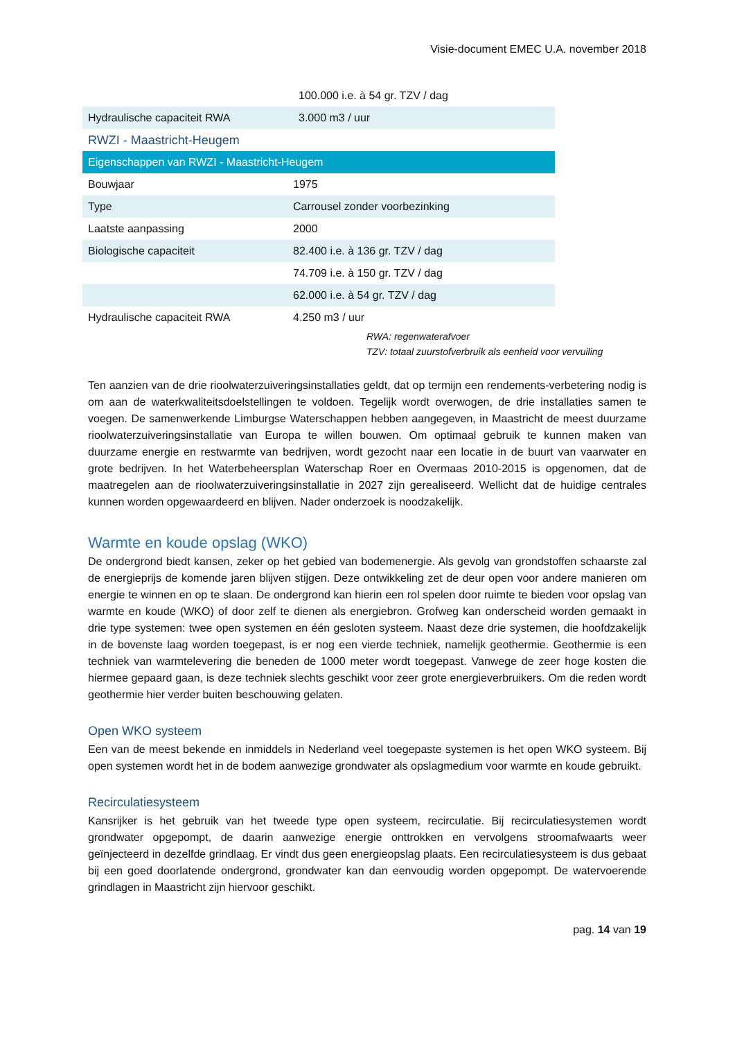Visie-document EMEC U.A. november 2018
| | 100.000 i.e. à 54 gr. TZV / dag |
| Hydraulische capaciteit RWA | 3.000 m3 / uur |
| RWZI - Maastricht-Heugem | |
| Eigenschappen van RWZI - Maastricht-Heugem | |
| Bouwjaar | 1975 |
| Type | Carrousel zonder voorbezinking |
| Laatste aanpassing | 2000 |
| Biologische capaciteit | 82.400 i.e. à 136 gr. TZV / dag |
| | 74.709 i.e. à 150 gr. TZV / dag |
| | 62.000 i.e. à 54 gr. TZV / dag |
| Hydraulische capaciteit RWA | 4.250 m3 / uur |
RWA: regenwaterafvoer
TZV: totaal zuurstofverbruik als eenheid voor vervuiling
Ten aanzien van de drie rioolwaterzuiveringsinstallaties geldt, dat op termijn een rendements-verbetering nodig is om aan de waterkwaliteitsdoelstellingen te voldoen. Tegelijk wordt overwogen, de drie installaties samen te voegen. De samenwerkende Limburgse Waterschappen hebben aangegeven, in Maastricht de meest duurzame rioolwaterzuiveringsinstallatie van Europa te willen bouwen. Om optimaal gebruik te kunnen maken van duurzame energie en restwarmte van bedrijven, wordt gezocht naar een locatie in de buurt van vaarwater en grote bedrijven. In het Waterbeheersplan Waterschap Roer en Overmaas 2010-2015 is opgenomen, dat de maatregelen aan de rioolwaterzuiveringsinstallatie in 2027 zijn gerealiseerd. Wellicht dat de huidige centrales kunnen worden opgewaardeerd en blijven. Nader onderzoek is noodzakelijk.
Warmte en koude opslag (WKO)
De ondergrond biedt kansen, zeker op het gebied van bodemenergie. Als gevolg van grondstoffen schaarste zal de energieprijs de komende jaren blijven stijgen. Deze ontwikkeling zet de deur open voor andere manieren om energie te winnen en op te slaan. De ondergrond kan hierin een rol spelen door ruimte te bieden voor opslag van warmte en koude (WKO) of door zelf te dienen als energiebron. Grofweg kan onderscheid worden gemaakt in drie type systemen: twee open systemen en één gesloten systeem. Naast deze drie systemen, die hoofdzakelijk in de bovenste laag worden toegepast, is er nog een vierde techniek, namelijk geothermie. Geothermie is een techniek van warmtelevering die beneden de 1000 meter wordt toegepast. Vanwege de zeer hoge kosten die hiermee gepaard gaan, is deze techniek slechts geschikt voor zeer grote energieverbruikers. Om die reden wordt geothermie hier verder buiten beschouwing gelaten.
Open WKO systeem
Een van de meest bekende en inmiddels in Nederland veel toegepaste systemen is het open WKO systeem. Bij open systemen wordt het in de bodem aanwezige grondwater als opslagmedium voor warmte en koude gebruikt.
Recirculatiesysteem
Kansrijker is het gebruik van het tweede type open systeem, recirculatie. Bij recirculatiesystemen wordt grondwater opgepompt, de daarin aanwezige energie onttrokken en vervolgens stroomafwaarts weer geïnjecteerd in dezelfde grindlaag. Er vindt dus geen energieopslag plaats. Een recirculatiesysteem is dus gebaat bij een goed doorlatende ondergrond, grondwater kan dan eenvoudig worden opgepompt. De watervoerende grindlagen in Maastricht zijn hiervoor geschikt.
pag. 14 van 19